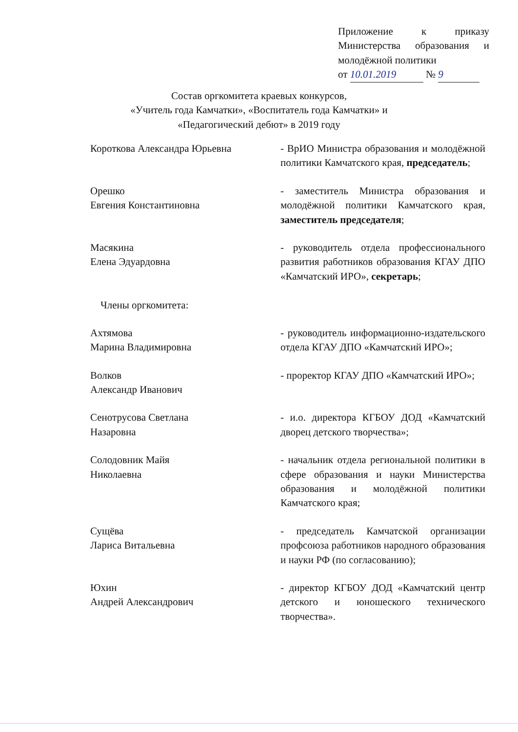Приложение к приказу Министерства образования и молодёжной политики
от 10.01.2019 № 9
Состав оргкомитета краевых конкурсов,
«Учитель года Камчатки», «Воспитатель года Камчатки» и
«Педагогический дебют» в 2019 году
| Короткова Александра Юрьевна | - ВрИО Министра образования и молодёжной политики Камчатского края, председатель ; |
| Орешко Евгения Константиновна | - заместитель Министра образования и молодёжной политики Камчатского края, заместитель председателя ; |
| Масякина Елена Эдуардовна Члены оргкомитета: | - руководитель отдела профессионального развития работников образования КГАУ ДПО «Камчатский ИРО», секретарь ; |
| Ахтямова Марина Владимировна | - руководитель информационно-издательского отдела КГАУ ДПО «Камчатский ИРО»; |
| Волков Александр Иванович | - проректор КГАУ ДПО «Камчатский ИРО»; |
| Сенотрусова Светлана Назаровна | - и.о. директора КГБОУ ДОД «Камчатский дворец детского творчества»; |
| Солодовник Майя Николаевна | - начальник отдела региональной политики в сфере образования и науки Министерства образования и молодёжной политики Камчатского края; |
| Сущёва Лариса Витальевна | - председатель Камчатской организации профсоюза работников народного образования и науки РФ (по согласованию); |
| Юхин Андрей Александрович | - директор КГБОУ ДОД «Камчатский центр детского и юношеского технического творчества». |